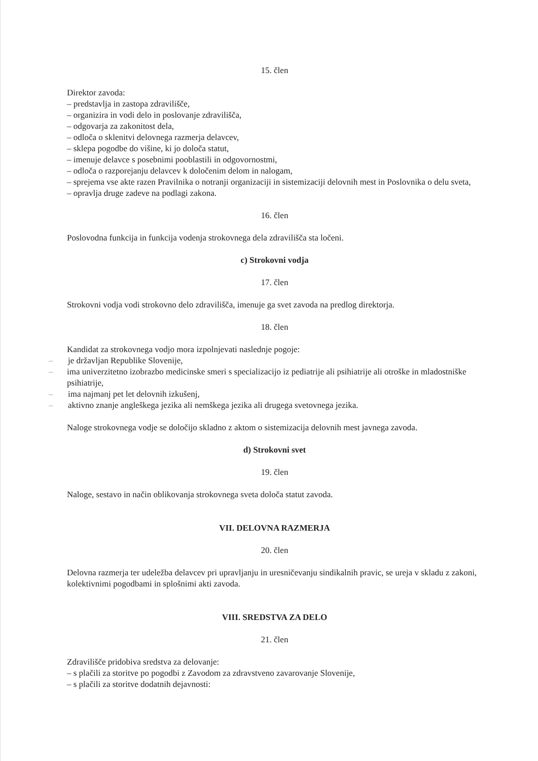15. člen
Direktor zavoda:
– predstavlja in zastopa zdravilišče,
– organizira in vodi delo in poslovanje zdravilišča,
– odgovarja za zakonitost dela,
– odloča o sklenitvi delovnega razmerja delavcev,
– sklepa pogodbe do višine, ki jo določa statut,
– imenuje delavce s posebnimi pooblastili in odgovornostmi,
– odloča o razporejanju delavcev k določenim delom in nalogam,
– sprejema vse akte razen Pravilnika o notranji organizaciji in sistemizaciji delovnih mest in Poslovnika o delu sveta,
– opravlja druge zadeve na podlagi zakona.
16. člen
Poslovodna funkcija in funkcija vodenja strokovnega dela zdravilišča sta ločeni.
c) Strokovni vodja
17. člen
Strokovni vodja vodi strokovno delo zdravilišča, imenuje ga svet zavoda na predlog direktorja.
18. člen
Kandidat za strokovnega vodjo mora izpolnjevati naslednje pogoje:
– je državljan Republike Slovenije,
– ima univerzitetno izobrazbo medicinske smeri s specializacijo iz pediatrije ali psihiatrije ali otroške in mladostniške psihiatrije,
– ima najmanj pet let delovnih izkušenj,
– aktivno znanje angleškega jezika ali nemškega jezika ali drugega svetovnega jezika.
Naloge strokovnega vodje se določijo skladno z aktom o sistemizacija delovnih mest javnega zavoda.
d) Strokovni svet
19. člen
Naloge, sestavo in način oblikovanja strokovnega sveta določa statut zavoda.
VII. DELOVNA RAZMERJA
20. člen
Delovna razmerja ter udeležba delavcev pri upravljanju in uresničevanju sindikalnih pravic, se ureja v skladu z zakoni, kolektivnimi pogodbami in splošnimi akti zavoda.
VIII. SREDSTVA ZA DELO
21. člen
Zdravilišče pridobiva sredstva za delovanje:
– s plačili za storitve po pogodbi z Zavodom za zdravstveno zavarovanje Slovenije,
– s plačili za storitve dodatnih dejavnosti: